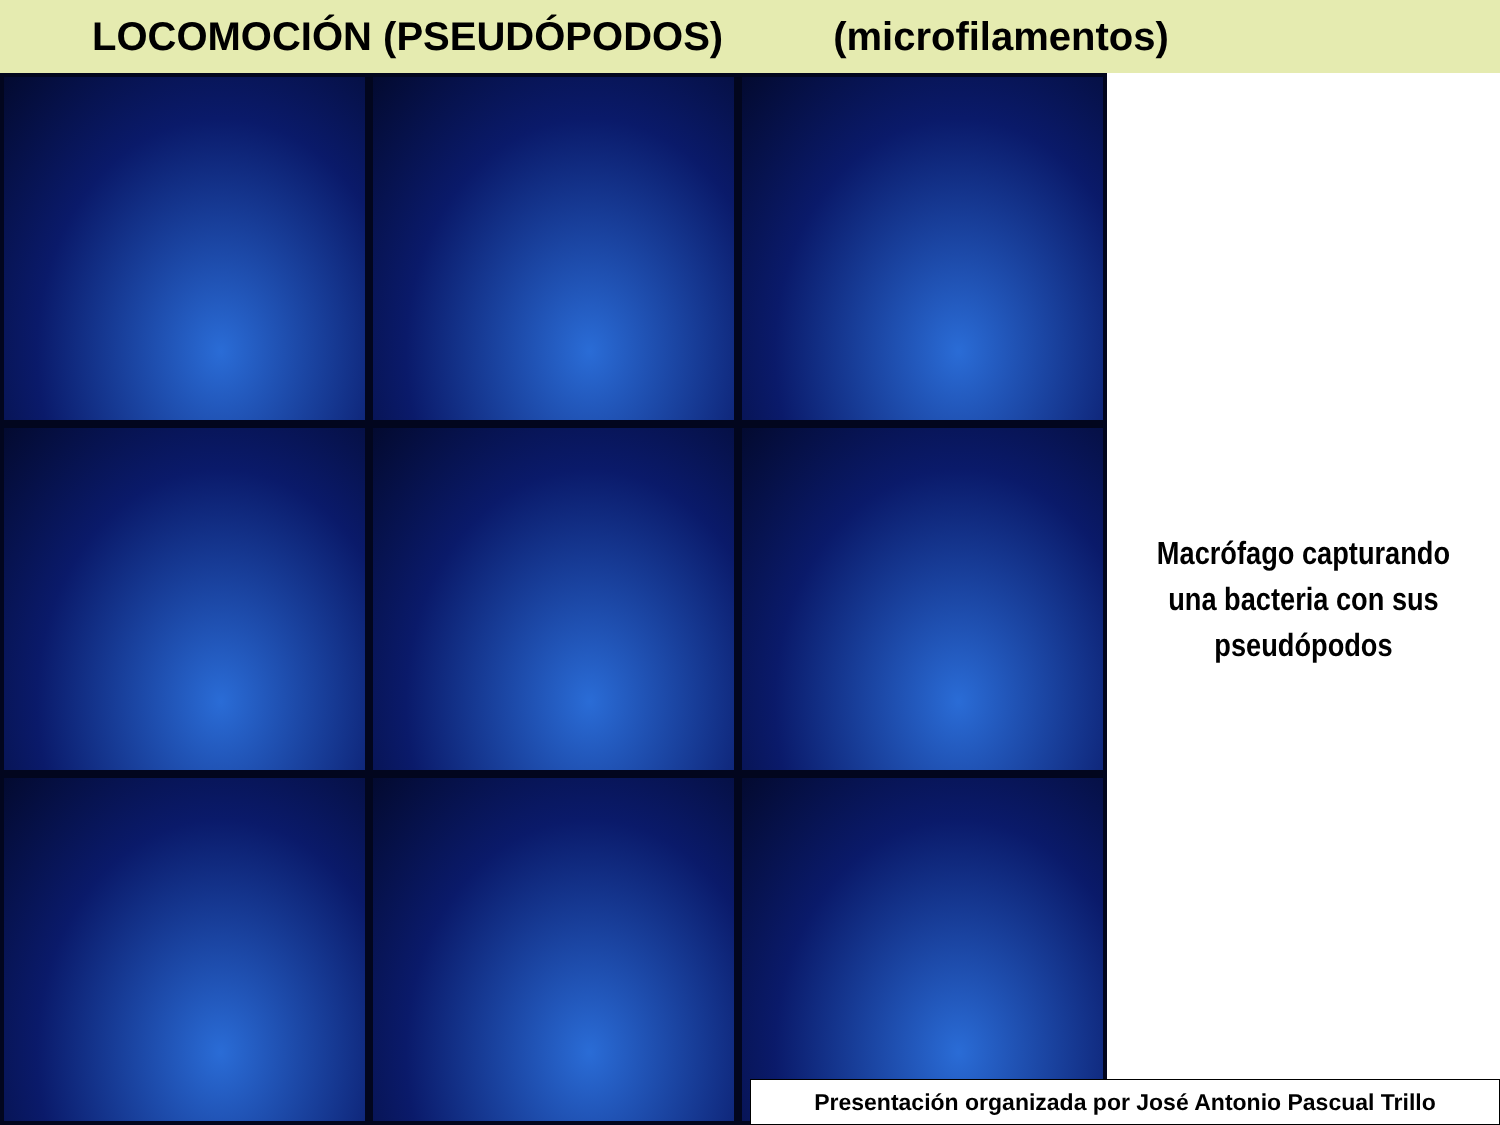LOCOMOCIÓN (PSEUDÓPODOS) (microfilamentos)
Macrófago capturando
una bacteria con sus
pseudópodos
Presentación organizada por José Antonio Pascual Trillo